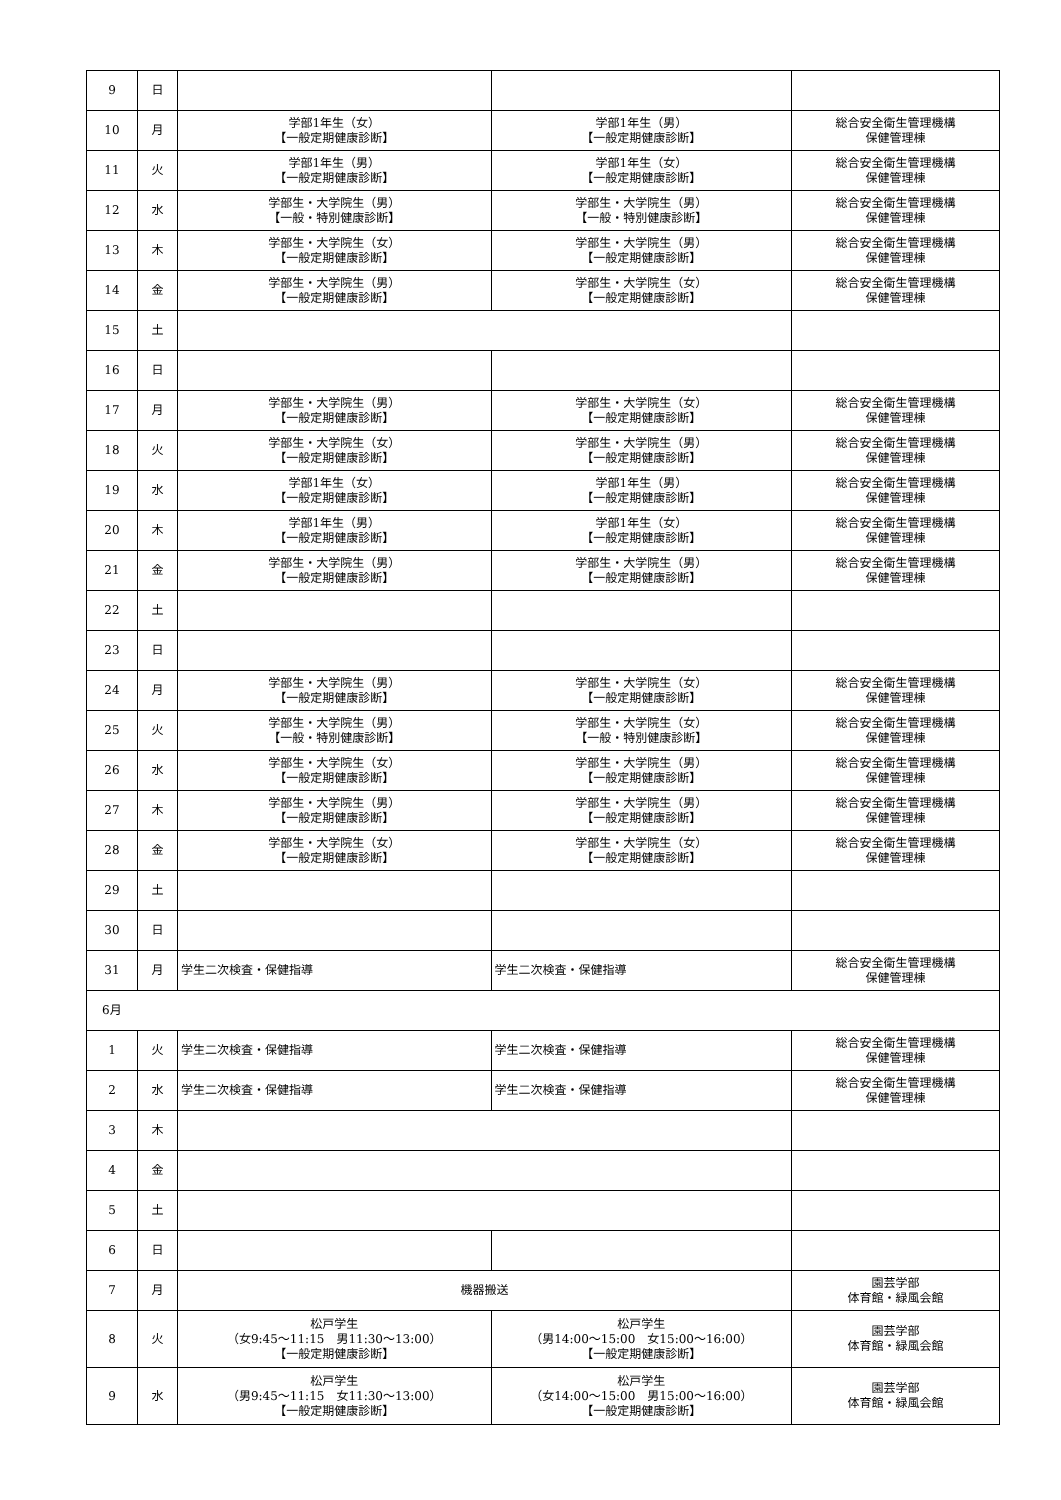| 9 | 日 | | | |
| 10 | 月 | 学部1年生（女） 【一般定期健康診断】 | 学部1年生（男） 【一般定期健康診断】 | 総合安全衛生管理機構 保健管理棟 |
| 11 | 火 | 学部1年生（男） 【一般定期健康診断】 | 学部1年生（女） 【一般定期健康診断】 | 総合安全衛生管理機構 保健管理棟 |
| 12 | 水 | 学部生・大学院生（男） 【一般・特別健康診断】 | 学部生・大学院生（男） 【一般・特別健康診断】 | 総合安全衛生管理機構 保健管理棟 |
| 13 | 木 | 学部生・大学院生（女） 【一般定期健康診断】 | 学部生・大学院生（男） 【一般定期健康診断】 | 総合安全衛生管理機構 保健管理棟 |
| 14 | 金 | 学部生・大学院生（男） 【一般定期健康診断】 | 学部生・大学院生（女） 【一般定期健康診断】 | 総合安全衛生管理機構 保健管理棟 |
| 15 | 土 | | | |
| 16 | 日 | | | |
| 17 | 月 | 学部生・大学院生（男） 【一般定期健康診断】 | 学部生・大学院生（女） 【一般定期健康診断】 | 総合安全衛生管理機構 保健管理棟 |
| 18 | 火 | 学部生・大学院生（女） 【一般定期健康診断】 | 学部生・大学院生（男） 【一般定期健康診断】 | 総合安全衛生管理機構 保健管理棟 |
| 19 | 水 | 学部1年生（女） 【一般定期健康診断】 | 学部1年生（男） 【一般定期健康診断】 | 総合安全衛生管理機構 保健管理棟 |
| 20 | 木 | 学部1年生（男） 【一般定期健康診断】 | 学部1年生（女） 【一般定期健康診断】 | 総合安全衛生管理機構 保健管理棟 |
| 21 | 金 | 学部生・大学院生（男） 【一般定期健康診断】 | 学部生・大学院生（男） 【一般定期健康診断】 | 総合安全衛生管理機構 保健管理棟 |
| 22 | 土 | | | |
| 23 | 日 | | | |
| 24 | 月 | 学部生・大学院生（男） 【一般定期健康診断】 | 学部生・大学院生（女） 【一般定期健康診断】 | 総合安全衛生管理機構 保健管理棟 |
| 25 | 火 | 学部生・大学院生（男） 【一般・特別健康診断】 | 学部生・大学院生（女） 【一般・特別健康診断】 | 総合安全衛生管理機構 保健管理棟 |
| 26 | 水 | 学部生・大学院生（女） 【一般定期健康診断】 | 学部生・大学院生（男） 【一般定期健康診断】 | 総合安全衛生管理機構 保健管理棟 |
| 27 | 木 | 学部生・大学院生（男） 【一般定期健康診断】 | 学部生・大学院生（男） 【一般定期健康診断】 | 総合安全衛生管理機構 保健管理棟 |
| 28 | 金 | 学部生・大学院生（女） 【一般定期健康診断】 | 学部生・大学院生（女） 【一般定期健康診断】 | 総合安全衛生管理機構 保健管理棟 |
| 29 | 土 | | | |
| 30 | 日 | | | |
| 31 | 月 | 学生二次検査・保健指導 | 学生二次検査・保健指導 | 総合安全衛生管理機構 保健管理棟 |
| 6月 | | | | |
| 1 | 火 | 学生二次検査・保健指導 | 学生二次検査・保健指導 | 総合安全衛生管理機構 保健管理棟 |
| 2 | 水 | 学生二次検査・保健指導 | 学生二次検査・保健指導 | 総合安全衛生管理機構 保健管理棟 |
| 3 | 木 | | | |
| 4 | 金 | | | |
| 5 | 土 | | | |
| 6 | 日 | | | |
| 7 | 月 | 機器搬送 | | 園芸学部 体育館・緑風会館 |
| 8 | 火 | 松戸学生 （女9:45～11:15 男11:30～13:00） 【一般定期健康診断】 | 松戸学生 （男14:00～15:00 女15:00～16:00） 【一般定期健康診断】 | 園芸学部 体育館・緑風会館 |
| 9 | 水 | 松戸学生 （男9:45～11:15 女11:30～13:00） 【一般定期健康診断】 | 松戸学生 （女14:00～15:00 男15:00～16:00） 【一般定期健康診断】 | 園芸学部 体育館・緑風会館 |